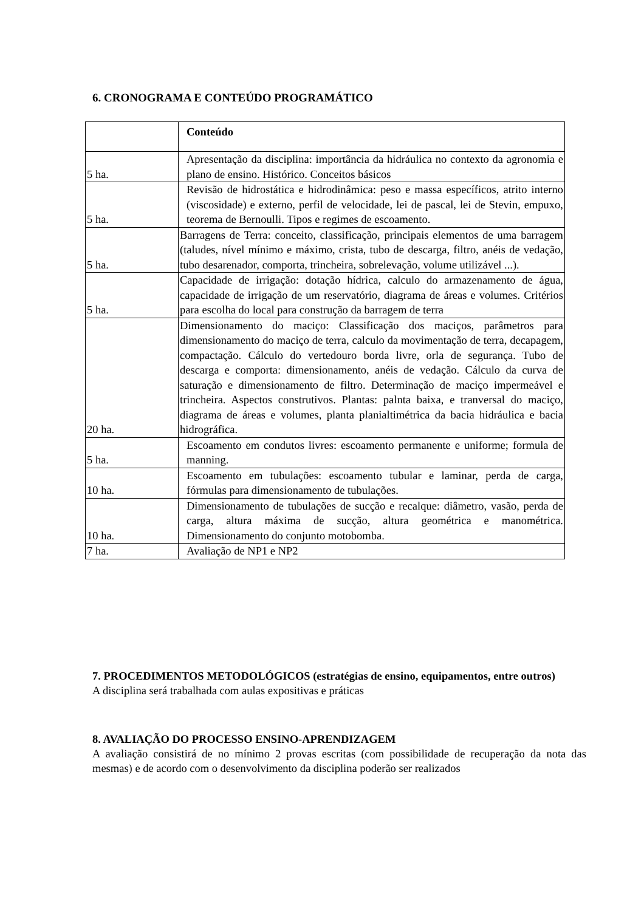6. CRONOGRAMA E CONTEÚDO PROGRAMÁTICO
| | Conteúdo |
| 5 ha. | Apresentação da disciplina: importância da hidráulica no contexto da agronomia e plano de ensino. Histórico. Conceitos básicos |
| 5 ha. | Revisão de hidrostática e hidrodinâmica: peso e massa específicos, atrito interno (viscosidade) e externo, perfil de velocidade, lei de pascal, lei de Stevin, empuxo, teorema de Bernoulli. Tipos e regimes de escoamento. |
| 5 ha. | Barragens de Terra: conceito, classificação, principais elementos de uma barragem (taludes, nível mínimo e máximo, crista, tubo de descarga, filtro, anéis de vedação, tubo desarenador, comporta, trincheira, sobrelevação, volume utilizável ...). |
| 5 ha. | Capacidade de irrigação: dotação hídrica, calculo do armazenamento de água, capacidade de irrigação de um reservatório, diagrama de áreas e volumes. Critérios para escolha do local para construção da barragem de terra |
| 20 ha. | Dimensionamento do maciço: Classificação dos maciços, parâmetros para dimensionamento do maciço de terra, calculo da movimentação de terra, decapagem, compactação. Cálculo do vertedouro borda livre, orla de segurança. Tubo de descarga e comporta: dimensionamento, anéis de vedação. Cálculo da curva de saturação e dimensionamento de filtro. Determinação de maciço impermeável e trincheira. Aspectos construtivos. Plantas: palnta baixa, e tranversal do maciço, diagrama de áreas e volumes, planta planialtimétrica da bacia hidráulica e bacia hidrográfica. |
| 5 ha. | Escoamento em condutos livres: escoamento permanente e uniforme; formula de manning. |
| 10 ha. | Escoamento em tubulações: escoamento tubular e laminar, perda de carga, fórmulas para dimensionamento de tubulações. |
| 10 ha. | Dimensionamento de tubulações de sucção e recalque: diâmetro, vasão, perda de carga, altura máxima de sucção, altura geométrica e manométrica. Dimensionamento do conjunto motobomba. |
| 7 ha. | Avaliação de NP1 e NP2 |
7. PROCEDIMENTOS METODOLÓGICOS (estratégias de ensino, equipamentos, entre outros)
A disciplina será trabalhada com aulas expositivas e práticas
8. AVALIAÇÃO DO PROCESSO ENSINO-APRENDIZAGEM
A avaliação consistirá de no mínimo 2 provas escritas (com possibilidade de recuperação da nota das mesmas) e de acordo com o desenvolvimento da disciplina poderão ser realizados